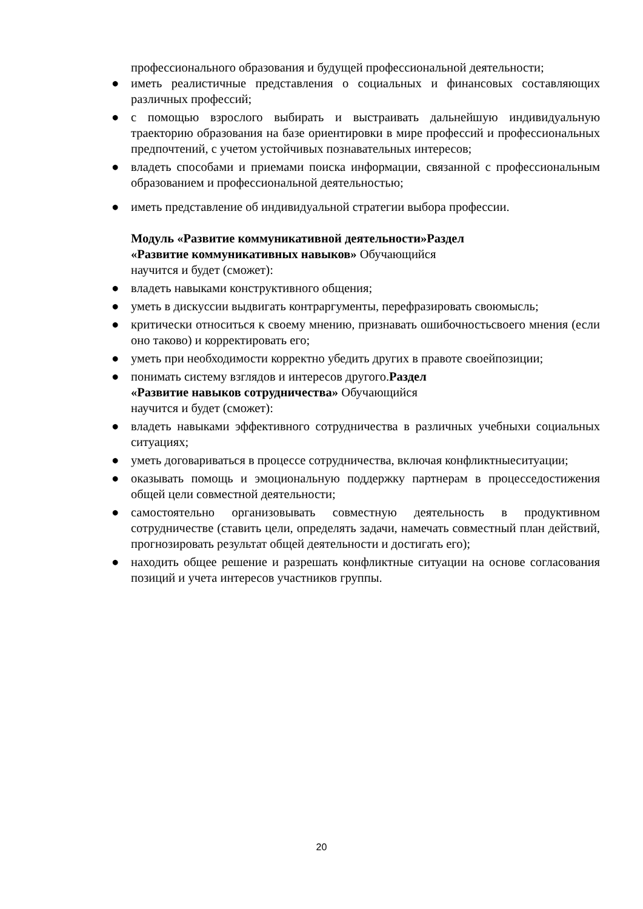профессионального образования и будущей профессиональной деятельности;
● иметь реалистичные представления о социальных и финансовых составляющих различных профессий;
● с помощью взрослого выбирать и выстраивать дальнейшую индивидуальную траекторию образования на базе ориентировки в мире профессий и профессиональных предпочтений, с учетом устойчивых познавательных интересов;
● владеть способами и приемами поиска информации, связанной с профессиональным образованием и профессиональной деятельностью;
● иметь представление об индивидуальной стратегии выбора профессии.
Модуль «Развитие коммуникативной деятельности»Раздел
«Развитие коммуникативных навыков» Обучающийся
научится и будет (сможет):
● владеть навыками конструктивного общения;
● уметь в дискуссии выдвигать контраргументы, перефразировать своюмысль;
● критически относиться к своему мнению, признавать ошибочностьсвоего мнения (если оно таково) и корректировать его;
● уметь при необходимости корректно убедить других в правоте своейпозиции;
● понимать систему взглядов и интересов другого.Раздел
«Развитие навыков сотрудничества» Обучающийся
научится и будет (сможет):
● владеть навыками эффективного сотрудничества в различных учебныхи социальных ситуациях;
● уметь договариваться в процессе сотрудничества, включая конфликтныеситуации;
● оказывать помощь и эмоциональную поддержку партнерам в процесседостижения общей цели совместной деятельности;
● самостоятельно организовывать совместную деятельность в продуктивном сотрудничестве (ставить цели, определять задачи, намечать совместный план действий, прогнозировать результат общей деятельности и достигать его);
● находить общее решение и разрешать конфликтные ситуации на основе согласования позиций и учета интересов участников группы.
20